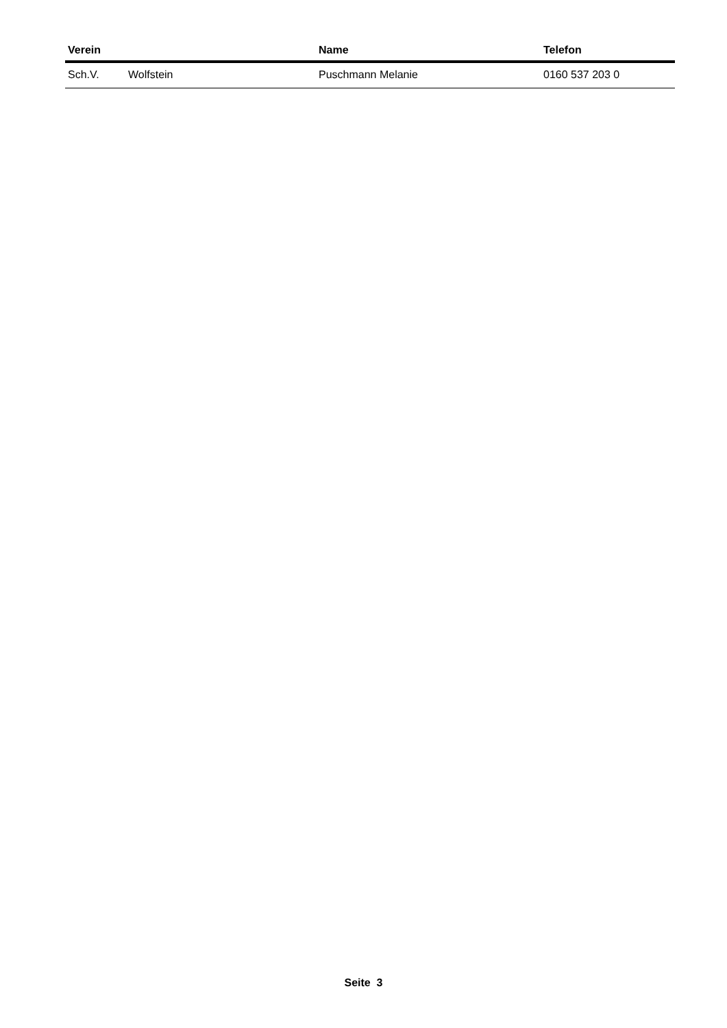| Verein | | Name | Telefon |
| --- | --- | --- | --- |
| Sch.V. | Wolfstein | Puschmann Melanie | 0160 537 203 0 |
Seite 3